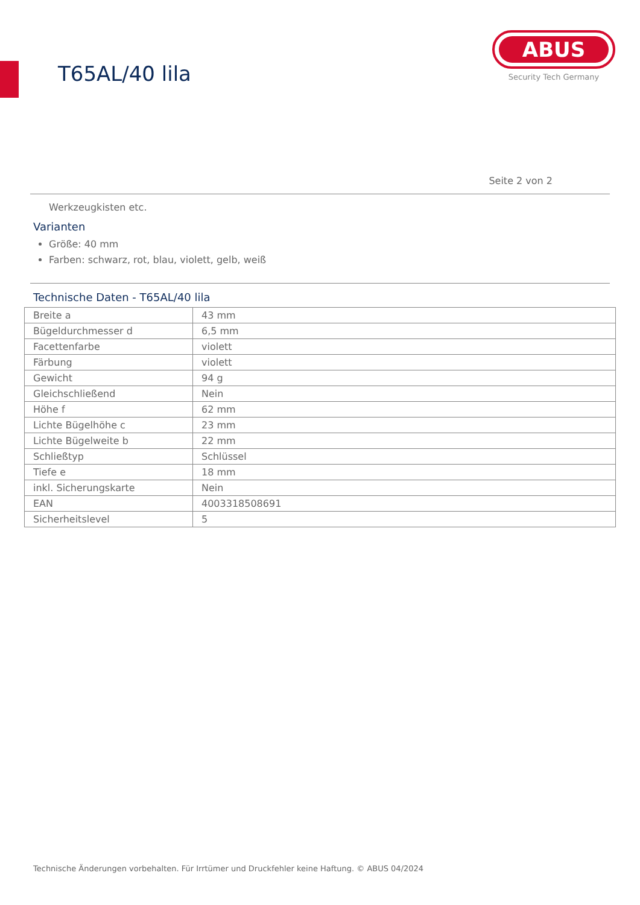T65AL/40 lila
ABUS
Security Tech Germany
Seite 2 von 2
Werkzeugkisten etc.
Varianten
Größe: 40 mm
Farben: schwarz, rot, blau, violett, gelb, weiß
Technische Daten - T65AL/40 lila
| Breite a | 43 mm |
| Bügeldurchmesser d | 6,5 mm |
| Facettenfarbe | violett |
| Färbung | violett |
| Gewicht | 94 g |
| Gleichschließend | Nein |
| Höhe f | 62 mm |
| Lichte Bügelhöhe c | 23 mm |
| Lichte Bügelweite b | 22 mm |
| Schließtyp | Schlüssel |
| Tiefe e | 18 mm |
| inkl. Sicherungskarte | Nein |
| EAN | 4003318508691 |
| Sicherheitslevel | 5 |
Technische Änderungen vorbehalten. Für Irrtümer und Druckfehler keine Haftung. © ABUS 04/2024